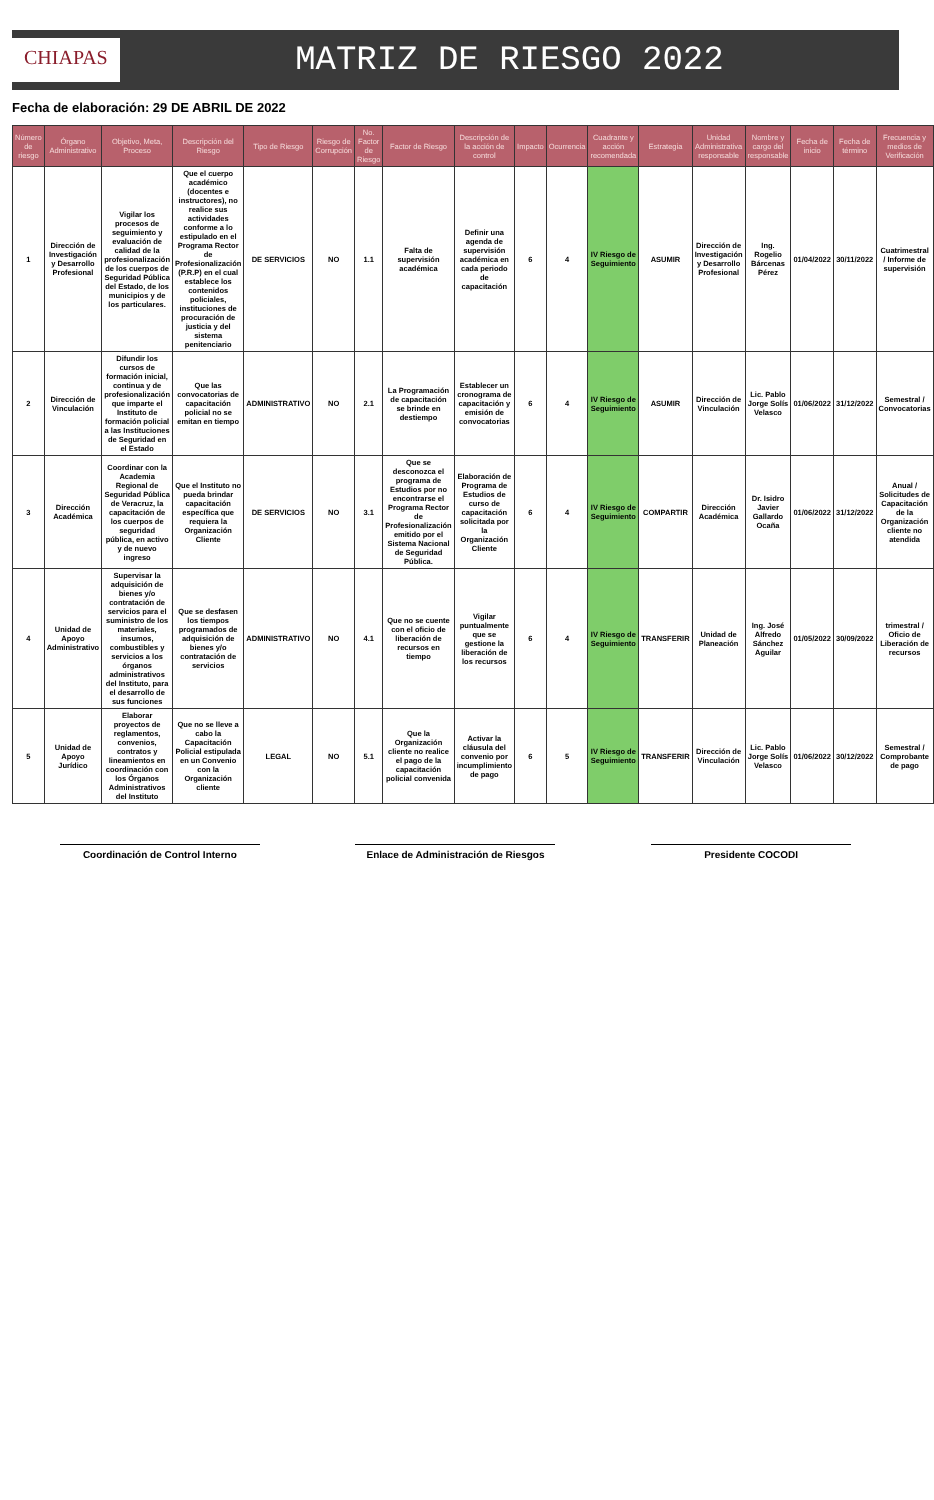CHIAPAS
MATRIZ DE RIESGO 2022
Fecha de elaboración: 29 DE ABRIL DE 2022
| Número de riesgo | Órgano Administrativo | Objetivo, Meta, Proceso | Descripción del Riesgo | Tipo de Riesgo | Riesgo de Corrupción | No. Factor de Riesgo | Factor de Riesgo | Descripción de la acción de control | Impacto | Ocurrencia | Cuadrante y acción recomendada | Estrategia | Unidad Administrativa responsable | Nombre y cargo del responsable | Fecha de inicio | Fecha de término | Frecuencia y medios de Verificación |
| --- | --- | --- | --- | --- | --- | --- | --- | --- | --- | --- | --- | --- | --- | --- | --- | --- | --- |
| 1 | Dirección de Investigación y Desarrollo Profesional | Vigilar los procesos de seguimiento y evaluación de calidad de la profesionalización de los cuerpos de Seguridad Pública del Estado, de los municipios y de los particulares. | Que el cuerpo académico (docentes e instructores), no realice sus actividades conforme a lo estipulado en el Programa Rector de Profesionalización (P.R.P) en el cual establece los contenidos policiales, instituciones de procuración de justicia y del sistema penitenciario | DE SERVICIOS | NO | 1.1 | Falta de supervisión académica | Definir una agenda de supervisión académica en cada periodo de capacitación | 6 | 4 | IV Riesgo de Seguimiento | ASUMIR | Dirección de Investigación y Desarrollo Profesional | Ing. Rogelio Bárcenas Pérez | 01/04/2022 | 30/11/2022 | Cuatrimestral / Informe de supervisión |
| 2 | Dirección de Vinculación | Difundir los cursos de formación inicial, continua y de profesionalización que imparte el Instituto de formación policial a las Instituciones de Seguridad en el Estado | Que las convocatorias de capacitación policial no se emitan en tiempo | ADMINISTRATIVO | NO | 2.1 | La Programación de capacitación se brinde en destiempo | Establecer un cronograma de capacitación y emisión de convocatorias | 6 | 4 | IV Riesgo de Seguimiento | ASUMIR | Dirección de Vinculación | Lic. Pablo Jorge Solís Velasco | 01/06/2022 | 31/12/2022 | Semestral / Convocatorias |
| 3 | Dirección Académica | Coordinar con la Academia Regional de Seguridad Pública de Veracruz, la capacitación de los cuerpos de seguridad pública, en activo y de nuevo ingreso | Que el Instituto no pueda brindar capacitación específica que requiera la Organización Cliente | DE SERVICIOS | NO | 3.1 | Que se desconozca el programa de Estudios por no encontrarse el Programa Rector de Profesionalización emitido por el Sistema Nacional de Seguridad Pública. | Elaboración de Programa de Estudios de curso de capacitación solicitada por la Organización Cliente | 6 | 4 | IV Riesgo de Seguimiento | COMPARTIR | Dirección Académica | Dr. Isidro Javier Gallardo Ocaña | 01/06/2022 | 31/12/2022 | Anual / Solicitudes de Capacitación de la Organización cliente no atendida |
| 4 | Unidad de Apoyo Administrativo | Supervisar la adquisición de bienes y/o contratación de servicios para el suministro de los materiales, insumos, combustibles y servicios a los órganos administrativos del Instituto, para el desarrollo de sus funciones | Que se desfasen los tiempos programados de adquisición de bienes y/o contratación de servicios | ADMINISTRATIVO | NO | 4.1 | Que no se cuente con el oficio de liberación de recursos en tiempo | Vigilar puntualmente que se gestione la liberación de los recursos | 6 | 4 | IV Riesgo de Seguimiento | TRANSFERIR | Unidad de Planeación | Ing. José Alfredo Sánchez Aguilar | 01/05/2022 | 30/09/2022 | trimestral / Oficio de Liberación de recursos |
| 5 | Unidad de Apoyo Jurídico | Elaborar proyectos de reglamentos, convenios, contratos y lineamientos en coordinación con los Órganos Administrativos del Instituto | Que no se lleve a cabo la Capacitación Policial estipulada en un Convenio con la Organización cliente | LEGAL | NO | 5.1 | Que la Organización cliente no realice el pago de la capacitación policial convenida | Activar la cláusula del convenio por incumplimiento de pago | 6 | 5 | IV Riesgo de Seguimiento | TRANSFERIR | Dirección de Vinculación | Lic. Pablo Jorge Solís Velasco | 01/06/2022 | 30/12/2022 | Semestral / Comprobante de pago |
Coordinación de Control Interno Enlace de Administración de Riesgos
Presidente COCODI